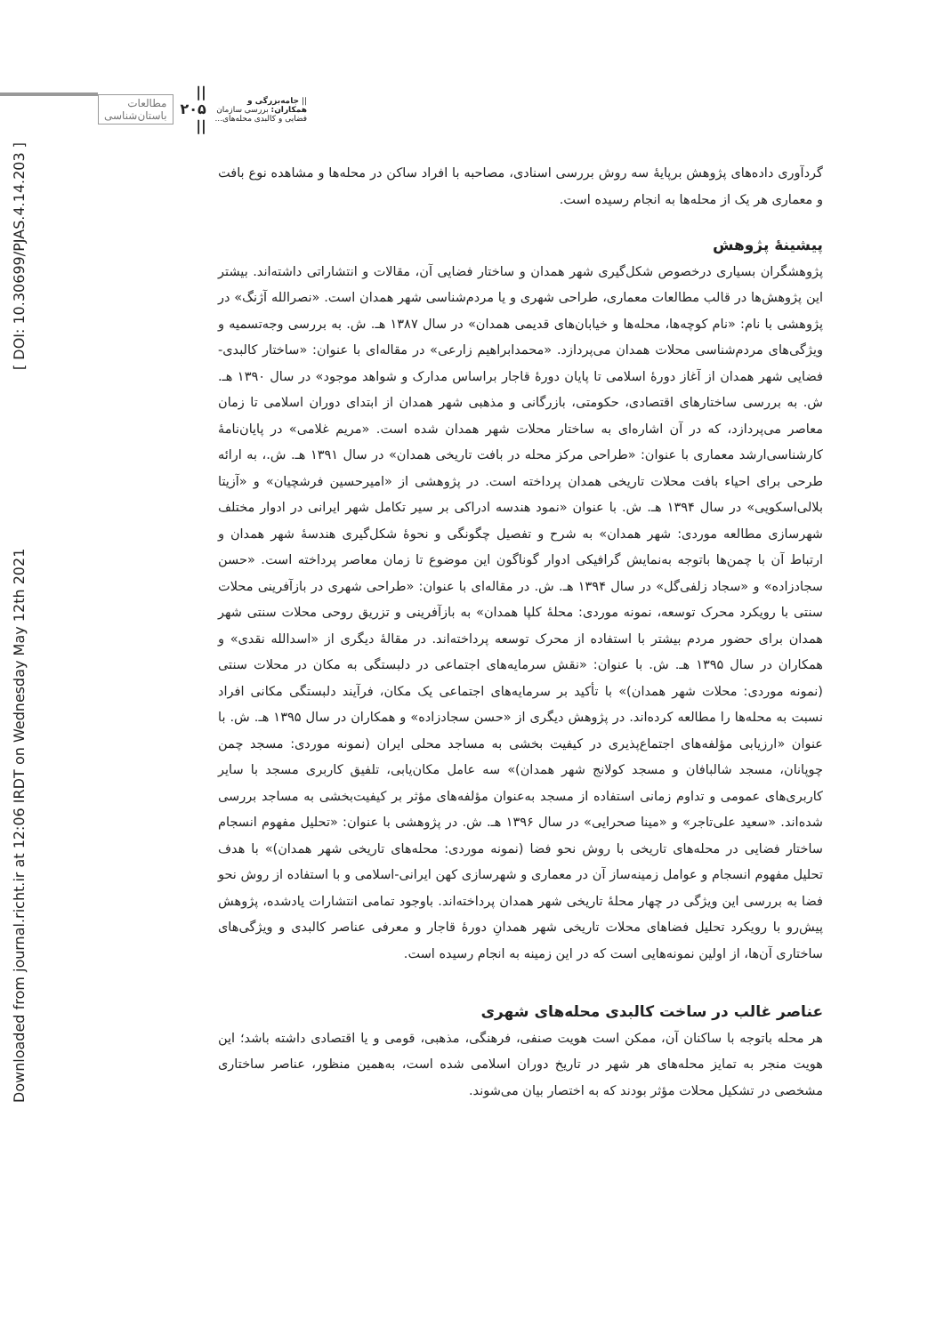|| جامه‌بزرگی و همکاران: بررسی سازمان فضایی و کالبدی محله‌های... || ۲۰۵ || مطالعات باستان‌شناسی
Downloaded from journal.richt.ir at 12:06 IRDT on Wednesday May 12th 2021 [ DOI: 10.30699/PJAS.4.14.203 ]
گردآوری داده‌های پژوهش برپایۀ سه روش بررسی اسنادی، مصاحبه با افراد ساکن در محله‌ها و مشاهده نوع بافت و معماری هر یک از محله‌ها به انجام رسیده است.
پیشینۀ پژوهش
پژوهشگران بسیاری درخصوص شکل‌گیری شهر همدان و ساختار فضایی آن، مقالات و انتشاراتی داشته‌اند. بیشتر این پژوهش‌ها در قالب مطالعات معماری، طراحی شهری و یا مردم‌شناسی شهر همدان است. «نصرالله آژنگ» در پژوهشی با نام: «نام کوچه‌ها، محله‌ها و خیابان‌های قدیمی همدان» در سال ۱۳۸۷ هـ. ش. به بررسی وجه‌تسمیه و ویژگی‌های مردم‌شناسی محلات همدان می‌پردازد. «محمدابراهیم زارعی» در مقاله‌ای با عنوان: «ساختار کالبدی-فضایی شهر همدان از آغاز دورۀ اسلامی تا پایان دورۀ قاجار براساس مدارک و شواهد موجود» در سال ۱۳۹۰ هـ. ش. به بررسی ساختارهای اقتصادی، حکومتی، بازرگانی و مذهبی شهر همدان از ابتدای دوران اسلامی تا زمان معاصر می‌پردازد، که در آن اشاره‌ای به ساختار محلات شهر همدان شده است. «مریم غلامی» در پایان‌نامۀ کارشناسی‌ارشد معماری با عنوان: «طراحی مرکز محله در بافت تاریخی همدان» در سال ۱۳۹۱ هـ. ش.، به ارائه طرحی برای احیاء بافت محلات تاریخی همدان پرداخته است. در پژوهشی از «امیرحسین فرشچیان» و «آزیتا بلالی‌اسکویی» در سال ۱۳۹۴ هـ. ش. با عنوان «نمود هندسه ادراکی بر سیر تکامل شهر ایرانی در ادوار مختلف شهرسازی مطالعه موردی: شهر همدان» به شرح و تفصیل چگونگی و نحوۀ شکل‌گیری هندسۀ شهر همدان و ارتباط آن با چمن‌ها باتوجه به‌نمایش گرافیکی ادوار گوناگون این موضوع تا زمان معاصر پرداخته است. «حسن سجادزاده» و «سجاد زلفی‌گل» در سال ۱۳۹۴ هـ. ش. در مقاله‌ای با عنوان: «طراحی شهری در بازآفرینی محلات سنتی با رویکرد محرک توسعه، نمونه موردی: محلۀ کلپا همدان» به بازآفرینی و تزریق روحی محلات سنتی شهر همدان برای حضور مردم بیشتر با استفاده از محرک توسعه پرداخته‌اند. در مقالۀ دیگری از «اسدالله نقدی» و همکاران در سال ۱۳۹۵ هـ. ش. با عنوان: «نقش سرمایه‌های اجتماعی در دلبستگی به مکان در محلات سنتی (نمونه موردی: محلات شهر همدان)» با تأکید بر سرمایه‌های اجتماعی یک مکان، فرآیند دلبستگی مکانی افراد نسبت به محله‌ها را مطالعه کرده‌اند. در پژوهش دیگری از «حسن سجادزاده» و همکاران در سال ۱۳۹۵ هـ. ش. با عنوان «ارزیابی مؤلفه‌های اجتماع‌پذیری در کیفیت بخشی به مساجد محلی ایران (نمونه موردی: مسجد چمن چوپانان، مسجد شالبافان و مسجد کولانج شهر همدان)» سه عامل مکان‌یابی، تلفیق کاربری مسجد با سایر کاربری‌های عمومی و تداوم زمانی استفاده از مسجد به‌عنوان مؤلفه‌های مؤثر بر کیفیت‌بخشی به مساجد بررسی شده‌اند. «سعید علی‌تاجر» و «مینا صحرایی» در سال ۱۳۹۶ هـ. ش. در پژوهشی با عنوان: «تحلیل مفهوم انسجام ساختار فضایی در محله‌های تاریخی با روش نحو فضا (نمونه موردی: محله‌های تاریخی شهر همدان)» با هدف تحلیل مفهوم انسجام و عوامل زمینه‌ساز آن در معماری و شهرسازی کهن ایرانی-اسلامی و با استفاده از روش نحو فضا به بررسی این ویژگی در چهار محلۀ تاریخی شهر همدان پرداخته‌اند. باوجود تمامی انتشارات یادشده، پژوهش پیش‌رو با رویکرد تحلیل فضاهای محلات تاریخی شهر همدانِ دورۀ قاجار و معرفی عناصر کالبدی و ویژگی‌های ساختاری آن‌ها، از اولین نمونه‌هایی است که در این زمینه به انجام رسیده است.
عناصر غالب در ساخت کالبدی محله‌های شهری
هر محله باتوجه با ساکنان آن، ممکن است هویت صنفی، فرهنگی، مذهبی، قومی و یا اقتصادی داشته باشد؛ این هویت منجر به تمایز محله‌های هر شهر در تاریخ دوران اسلامی شده است، به‌همین منظور، عناصر ساختاری مشخصی در تشکیل محلات مؤثر بودند که به اختصار بیان می‌شوند.